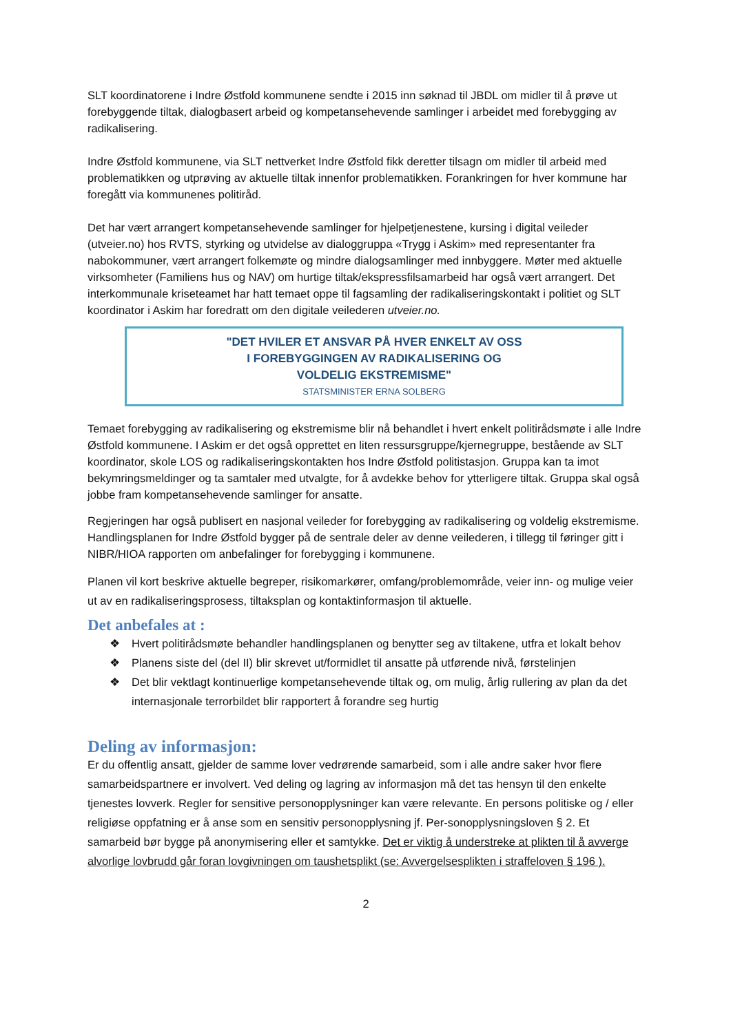SLT koordinatorene i Indre Østfold kommunene sendte i 2015 inn søknad til JBDL om midler til å prøve ut forebyggende tiltak, dialogbasert arbeid og kompetansehevende samlinger i arbeidet med forebygging av radikalisering.
Indre Østfold kommunene, via SLT nettverket Indre Østfold fikk deretter tilsagn om midler til arbeid med problematikken og utprøving av aktuelle tiltak innenfor problematikken. Forankringen for hver kommune har foregått via kommunenes politiråd.
Det har vært arrangert kompetansehevende samlinger for hjelpetjenestene, kursing i digital veileder (utveier.no) hos RVTS, styrking og utvidelse av dialoggruppa «Trygg i Askim» med representanter fra nabokommuner, vært arrangert folkemøte og mindre dialogsamlinger med innbyggere. Møter med aktuelle virksomheter (Familiens hus og NAV) om hurtige tiltak/ekspressfilsamarbeid har også vært arrangert. Det interkommunale kriseteamet har hatt temaet oppe til fagsamling der radikaliseringskontakt i politiet og SLT koordinator i Askim har foredratt om den digitale veilederen utveier.no.
"DET HVILER ET ANSVAR PÅ HVER ENKELT AV OSS
I FOREBYGGINGEN AV RADIKALISERING OG
VOLDELIG EKSTREMISME"
STATSMINISTER ERNA SOLBERG
Temaet forebygging av radikalisering og ekstremisme blir nå behandlet i hvert enkelt politirådsmøte i alle Indre Østfold kommunene. I Askim er det også opprettet en liten ressursgruppe/kjernegruppe, bestående av SLT koordinator, skole LOS og radikaliseringskontakten hos Indre Østfold politistasjon. Gruppa kan ta imot bekymringsmeldinger og ta samtaler med utvalgte, for å avdekke behov for ytterligere tiltak. Gruppa skal også jobbe fram kompetansehevende samlinger for ansatte.
Regjeringen har også publisert en nasjonal veileder for forebygging av radikalisering og voldelig ekstremisme. Handlingsplanen for Indre Østfold bygger på de sentrale deler av denne veilederen, i tillegg til føringer gitt i NIBR/HIOA rapporten om anbefalinger for forebygging i kommunene.
Planen vil kort beskrive aktuelle begreper, risikomarkører, omfang/problemområde, veier inn- og mulige veier ut av en radikaliseringsprosess, tiltaksplan og kontaktinformasjon til aktuelle.
Det anbefales at :
❖ Hvert politirådsmøte behandler handlingsplanen og benytter seg av tiltakene, utfra et lokalt behov
❖ Planens siste del (del II) blir skrevet ut/formidlet til ansatte på utførende nivå, førstelinjen
❖ Det blir vektlagt kontinuerlige kompetansehevende tiltak og, om mulig, årlig rullering av plan da det internasjonale terrorbildet blir rapportert å forandre seg hurtig
Deling av informasjon:
Er du offentlig ansatt, gjelder de samme lover vedrørende samarbeid, som i alle andre saker hvor flere samarbeidspartnere er involvert. Ved deling og lagring av informasjon må det tas hensyn til den enkelte tjenestes lovverk. Regler for sensitive personopplysninger kan være relevante. En persons politiske og / eller religiøse oppfatning er å anse som en sensitiv personopplysning jf. Per-sonopplysningsloven § 2. Et samarbeid bør bygge på anonymisering eller et samtykke. Det er viktig å understreke at plikten til å avverge alvorlige lovbrudd går foran lovgivningen om taushetsplikt (se: Avvergelsesplikten i straffeloven § 196 ).
2